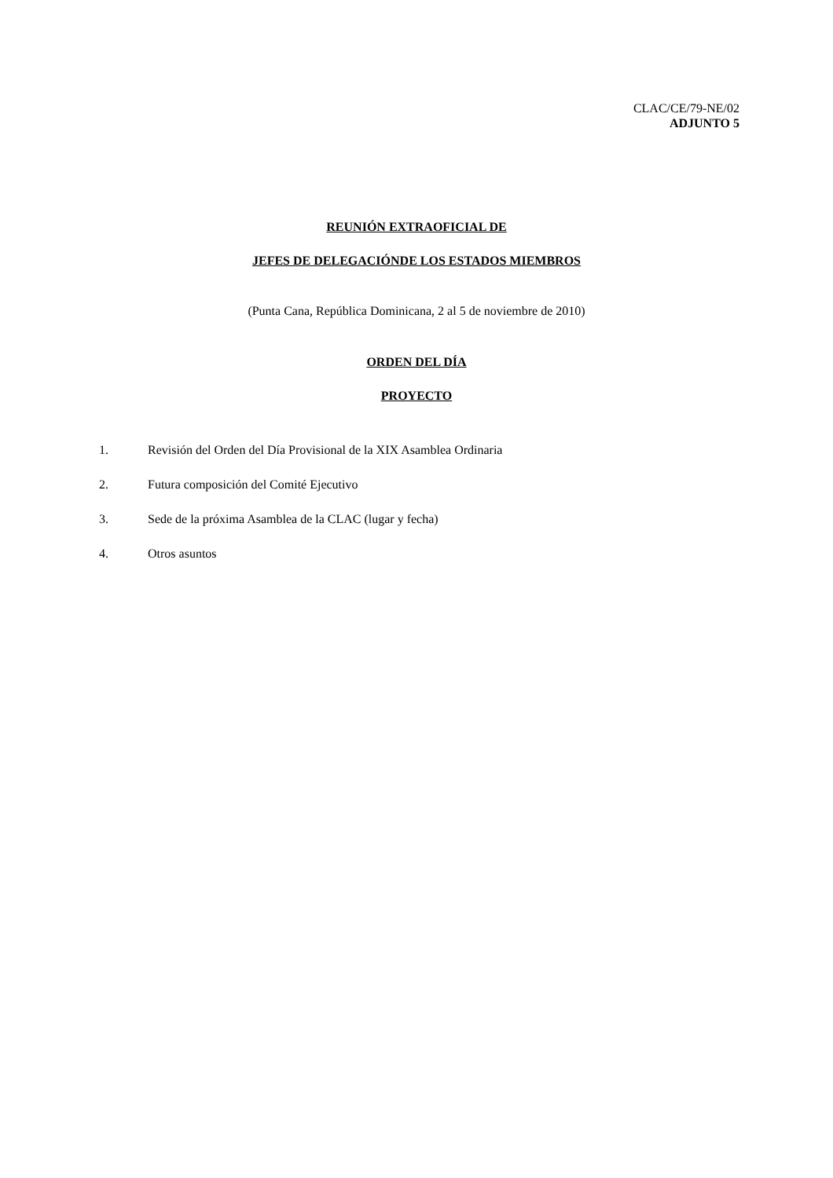CLAC/CE/79-NE/02
ADJUNTO 5
REUNIÓN EXTRAOFICIAL DE
JEFES DE DELEGACIÓNDE LOS ESTADOS MIEMBROS
(Punta Cana, República Dominicana, 2 al 5 de noviembre de 2010)
ORDEN DEL DÍA
PROYECTO
1. Revisión del Orden del Día Provisional de la XIX Asamblea Ordinaria
2. Futura composición del Comité Ejecutivo
3. Sede de la próxima Asamblea de la CLAC (lugar y fecha)
4. Otros asuntos